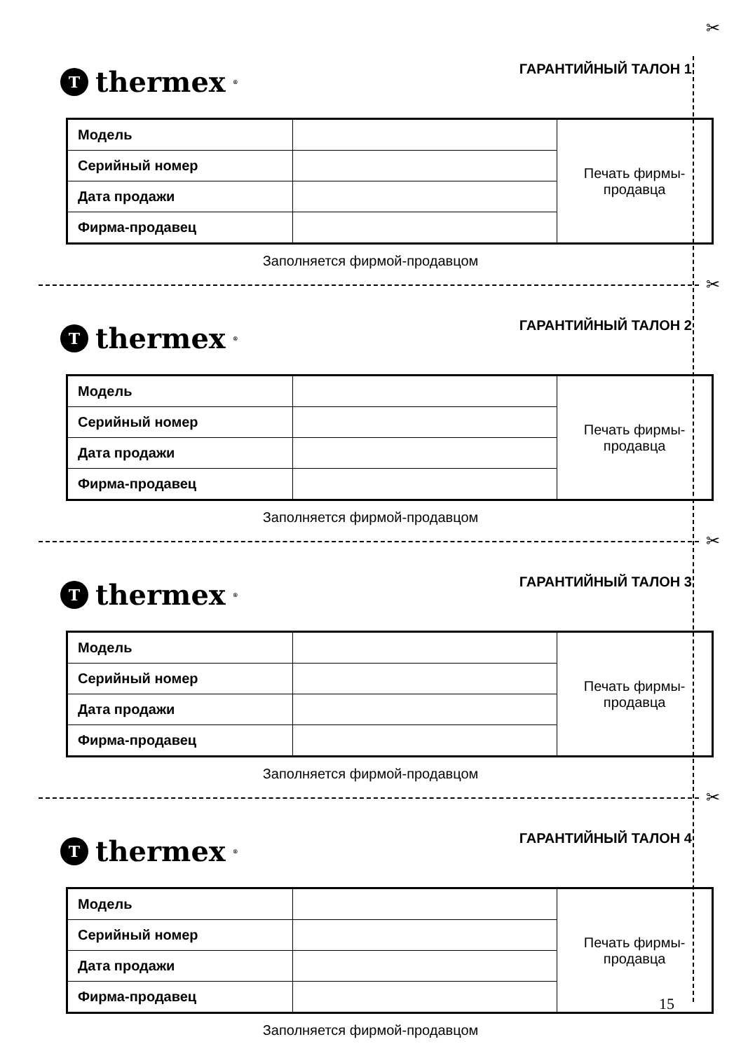✂
Tthermex<sup>®</sup>
ГАРАНТИЙНЫЙ ТАЛОН 1
| Модель | | Печать фирмы- продавца |
| Серийный номер | | |
| Дата продажи | | |
| Фирма-продавец | | |
Заполняется фирмой-продавцом
✂
Tthermex<sup>®</sup>
ГАРАНТИЙНЫЙ ТАЛОН 2
| Модель | | Печать фирмы- продавца |
| Серийный номер | | |
| Дата продажи | | |
| Фирма-продавец | | |
Заполняется фирмой-продавцом
✂
Tthermex<sup>®</sup>
ГАРАНТИЙНЫЙ ТАЛОН 3
| Модель | | Печать фирмы- продавца |
| Серийный номер | | |
| Дата продажи | | |
| Фирма-продавец | | |
Заполняется фирмой-продавцом
✂
Tthermex<sup>®</sup>
ГАРАНТИЙНЫЙ ТАЛОН 4
| Модель | | Печать фирмы- продавца |
| Серийный номер | | |
| Дата продажи | | |
| Фирма-продавец | | |
Заполняется фирмой-продавцом
15